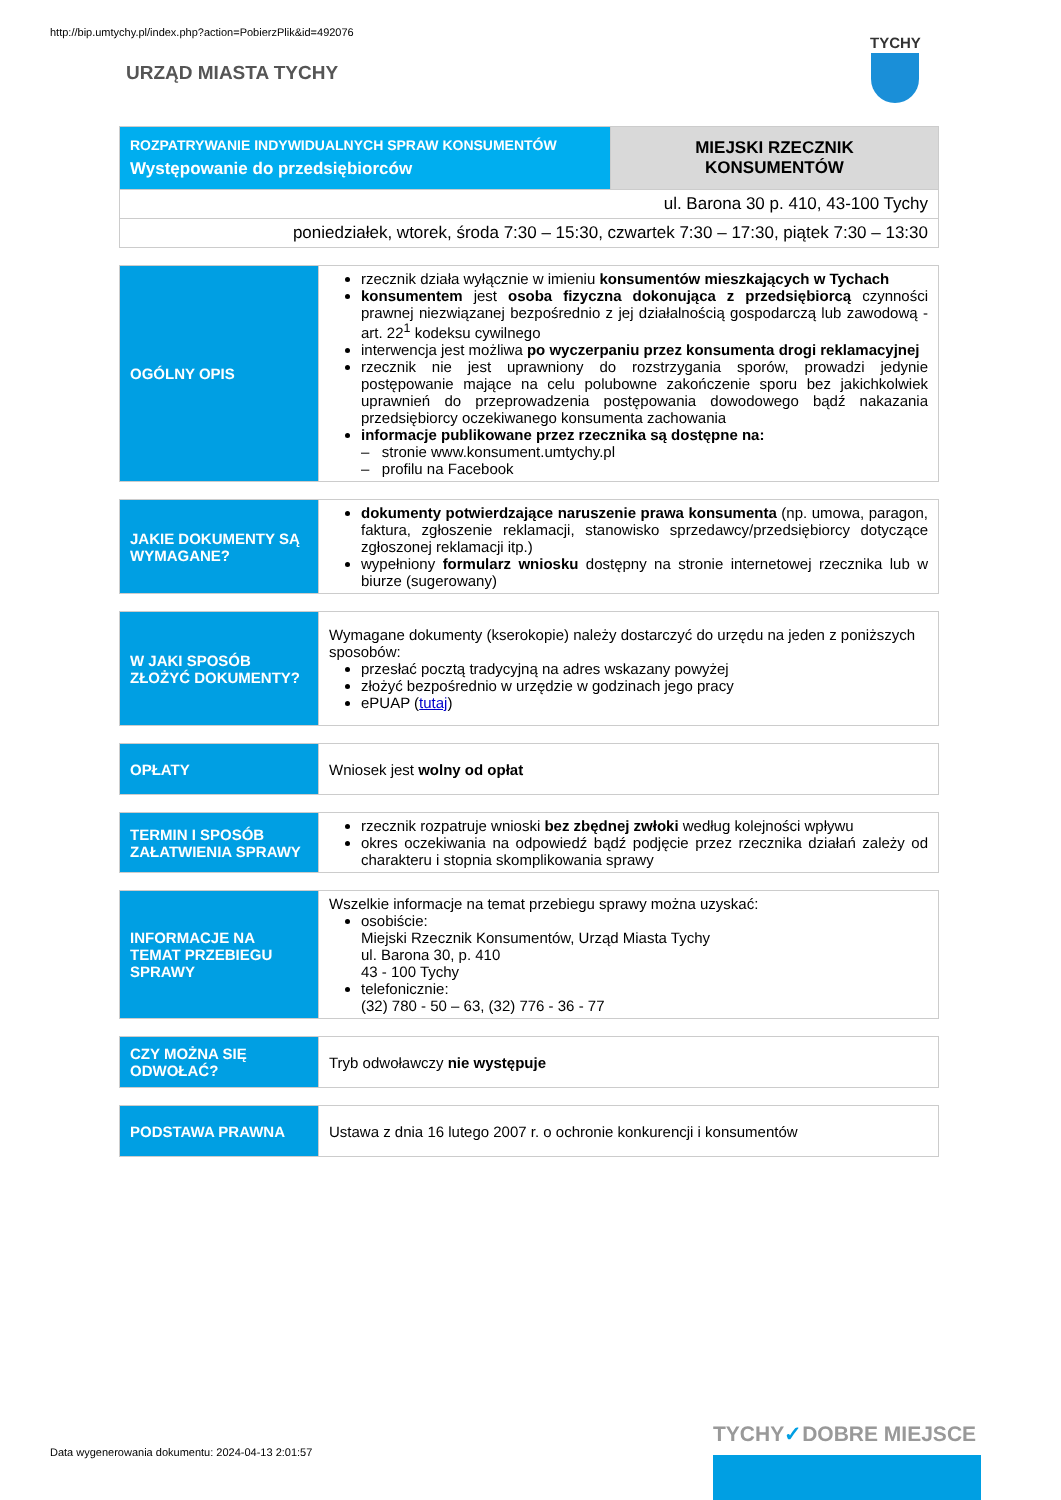http://bip.umtychy.pl/index.php?action=PobierzPlik&id=492076
URZĄD MIASTA TYCHY
TYCHY
| ROZPATRYWANIE INDYWIDUALNYCH SPRAW KONSUMENTÓW Występowanie do przedsiębiorców | MIEJSKI RZECZNIK KONSUMENTÓW |
| ul. Barona 30 p. 410, 43-100 Tychy | |
| poniedziałek, wtorek, środa 7:30 – 15:30, czwartek 7:30 – 17:30, piątek 7:30 – 13:30 | |
| OGÓLNY OPIS | rzecznik działa wyłącznie w imieniu konsumentów mieszkających w Tychach konsumentem jest osoba fizyczna dokonująca z przedsiębiorcą czynności prawnej niezwiązanej bezpośrednio z jej działalnością gospodarczą lub zawodową - art. 22<sup>1</sup> kodeksu cywilnego interwencja jest możliwa po wyczerpaniu przez konsumenta drogi reklamacyjnej rzecznik nie jest uprawniony do rozstrzygania sporów, prowadzi jedynie postępowanie mające na celu polubowne zakończenie sporu bez jakichkolwiek uprawnień do przeprowadzenia postępowania dowodowego bądź nakazania przedsiębiorcy oczekiwanego konsumenta zachowania informacje publikowane przez rzecznika są dostępne na: – stronie www.konsument.umtychy.pl – profilu na Facebook |
| JAKIE DOKUMENTY SĄ WYMAGANE? | dokumenty potwierdzające naruszenie prawa konsumenta (np. umowa, paragon, faktura, zgłoszenie reklamacji, stanowisko sprzedawcy/przedsiębiorcy dotyczące zgłoszonej reklamacji itp.) wypełniony formularz wniosku dostępny na stronie internetowej rzecznika lub w biurze (sugerowany) |
| W JAKI SPOSÓB ZŁOŻYĆ DOKUMENTY? | Wymagane dokumenty (kserokopie) należy dostarczyć do urzędu na jeden z poniższych sposobów: przesłać pocztą tradycyjną na adres wskazany powyżej złożyć bezpośrednio w urzędzie w godzinach jego pracy ePUAP ( tutaj ) |
| OPŁATY | Wniosek jest wolny od opłat |
| TERMIN I SPOSÓB ZAŁATWIENIA SPRAWY | rzecznik rozpatruje wnioski bez zbędnej zwłoki według kolejności wpływu okres oczekiwania na odpowiedź bądź podjęcie przez rzecznika działań zależy od charakteru i stopnia skomplikowania sprawy |
| INFORMACJE NA TEMAT PRZEBIEGU SPRAWY | Wszelkie informacje na temat przebiegu sprawy można uzyskać: osobiście: Miejski Rzecznik Konsumentów, Urząd Miasta Tychy ul. Barona 30, p. 410 43 - 100 Tychy telefonicznie: (32) 780 - 50 – 63, (32) 776 - 36 - 77 |
| CZY MOŻNA SIĘ ODWOŁAĆ? | Tryb odwoławczy nie występuje |
| PODSTAWA PRAWNA | Ustawa z dnia 16 lutego 2007 r. o ochronie konkurencji i konsumentów |
Data wygenerowania dokumentu: 2024-04-13 2:01:57
TYCHY✓DOBRE MIEJSCE